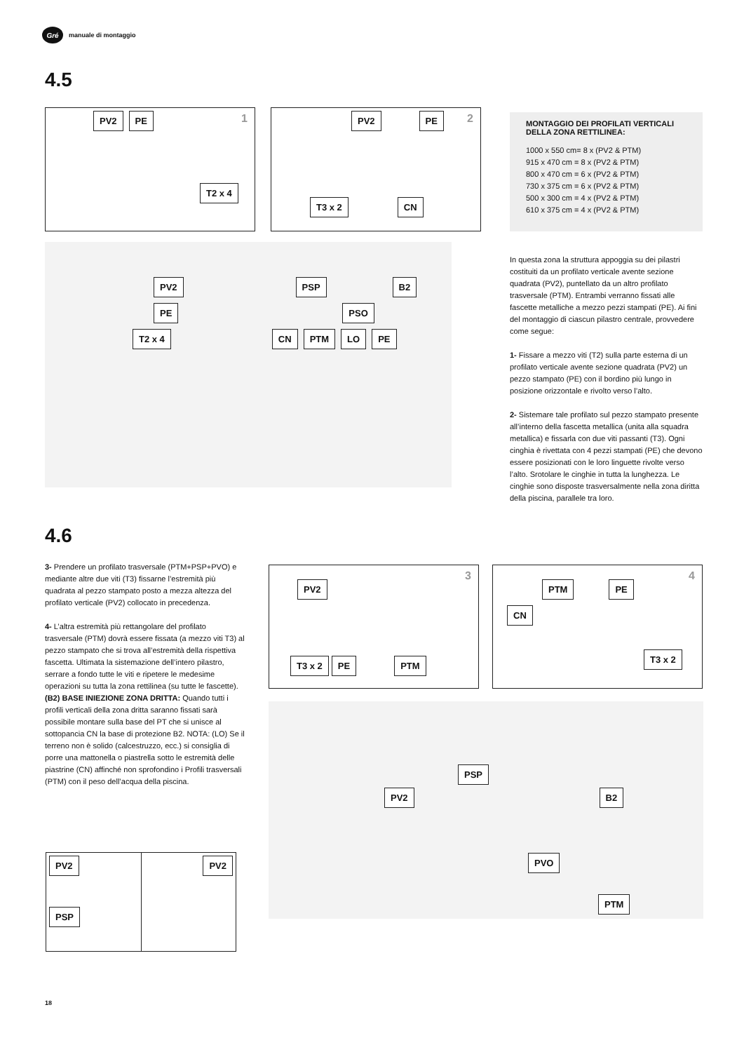Gré
manuale di montaggio
4.5
1 PV2 PE
T2 x 4
2 PV2 PE
T3 x 2 CN
PV2 PSP B2
PE PSO
T2 x 4 CN PTM LO PE
MONTAGGIO DEI PROFILATI VERTICALI DELLA ZONA RETTILINEA:
1000 x 550 cm= 8 x (PV2 & PTM)
915 x 470 cm = 8 x (PV2 & PTM)
800 x 470 cm = 6 x (PV2 & PTM)
730 x 375 cm = 6 x (PV2 & PTM)
500 x 300 cm = 4 x (PV2 & PTM)
610 x 375 cm = 4 x (PV2 & PTM)
In questa zona la struttura appoggia su dei pilastri costituiti da un profilato verticale avente sezione quadrata (PV2), puntellato da un altro profilato trasversale (PTM). Entrambi verranno fissati alle fascette metalliche a mezzo pezzi stampati (PE). Ai fini del montaggio di ciascun pilastro centrale, provvedere come segue:
1- Fissare a mezzo viti (T2) sulla parte esterna di un profilato verticale avente sezione quadrata (PV2) un pezzo stampato (PE) con il bordino più lungo in posizione orizzontale e rivolto verso l’alto.
2- Sistemare tale profilato sul pezzo stampato presente all’interno della fascetta metallica (unita alla squadra metallica) e fissarla con due viti passanti (T3). Ogni cinghia è rivettata con 4 pezzi stampati (PE) che devono essere posizionati con le loro linguette rivolte verso l’alto. Srotolare le cinghie in tutta la lunghezza. Le cinghie sono disposte trasversalmente nella zona diritta della piscina, parallele tra loro.
4.6
3- Prendere un profilato trasversale (PTM+PSP+PVO) e mediante altre due viti (T3) fissarne l’estremità più quadrata al pezzo stampato posto a mezza altezza del profilato verticale (PV2) collocato in precedenza.
4- L’altra estremità più rettangolare del profilato trasversale (PTM) dovrà essere fissata (a mezzo viti T3) al pezzo stampato che si trova all’estremità della rispettiva fascetta. Ultimata la sistemazione dell’intero pilastro, serrare a fondo tutte le viti e ripetere le medesime operazioni su tutta la zona rettilinea (su tutte le fascette). (B2) BASE INIEZIONE ZONA DRITTA: Quando tutti i profili verticali della zona dritta saranno fissati sarà possibile montare sulla base del PT che si unisce al sottopancia CN la base di protezione B2. NOTA: (LO) Se il terreno non è solido (calcestruzzo, ecc.) si consiglia di porre una mattonella o piastrella sotto le estremità delle piastrine (CN) affinché non sprofondino i Profili trasversali (PTM) con il peso dell’acqua della piscina.
3 PV2
T3 x 2 PE PTM
4 PTM PE
CN
T3 x 2
PSP
PV2 B2
PVO
PTM
PV2
PSP
PV2
18